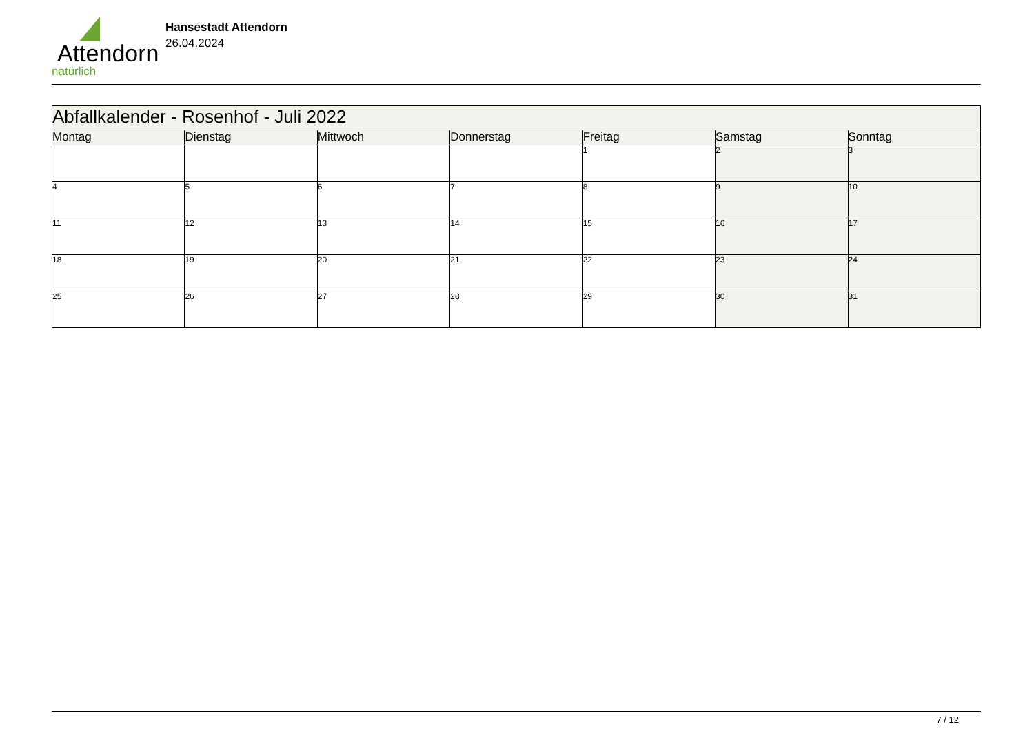Attendorn
natürlich
Hansestadt Attendorn
26.04.2024
| Abfallkalender - Rosenhof - Juli 2022 | | | | | | |
| Montag | Dienstag | Mittwoch | Donnerstag | Freitag | Samstag | Sonntag |
| | | | | 1 | 2 | 3 |
| 4 | 5 | 6 | 7 | 8 | 9 | 10 |
| 11 | 12 | 13 | 14 | 15 | 16 | 17 |
| 18 | 19 | 20 | 21 | 22 | 23 | 24 |
| 25 | 26 | 27 | 28 | 29 | 30 | 31 |
7 / 12